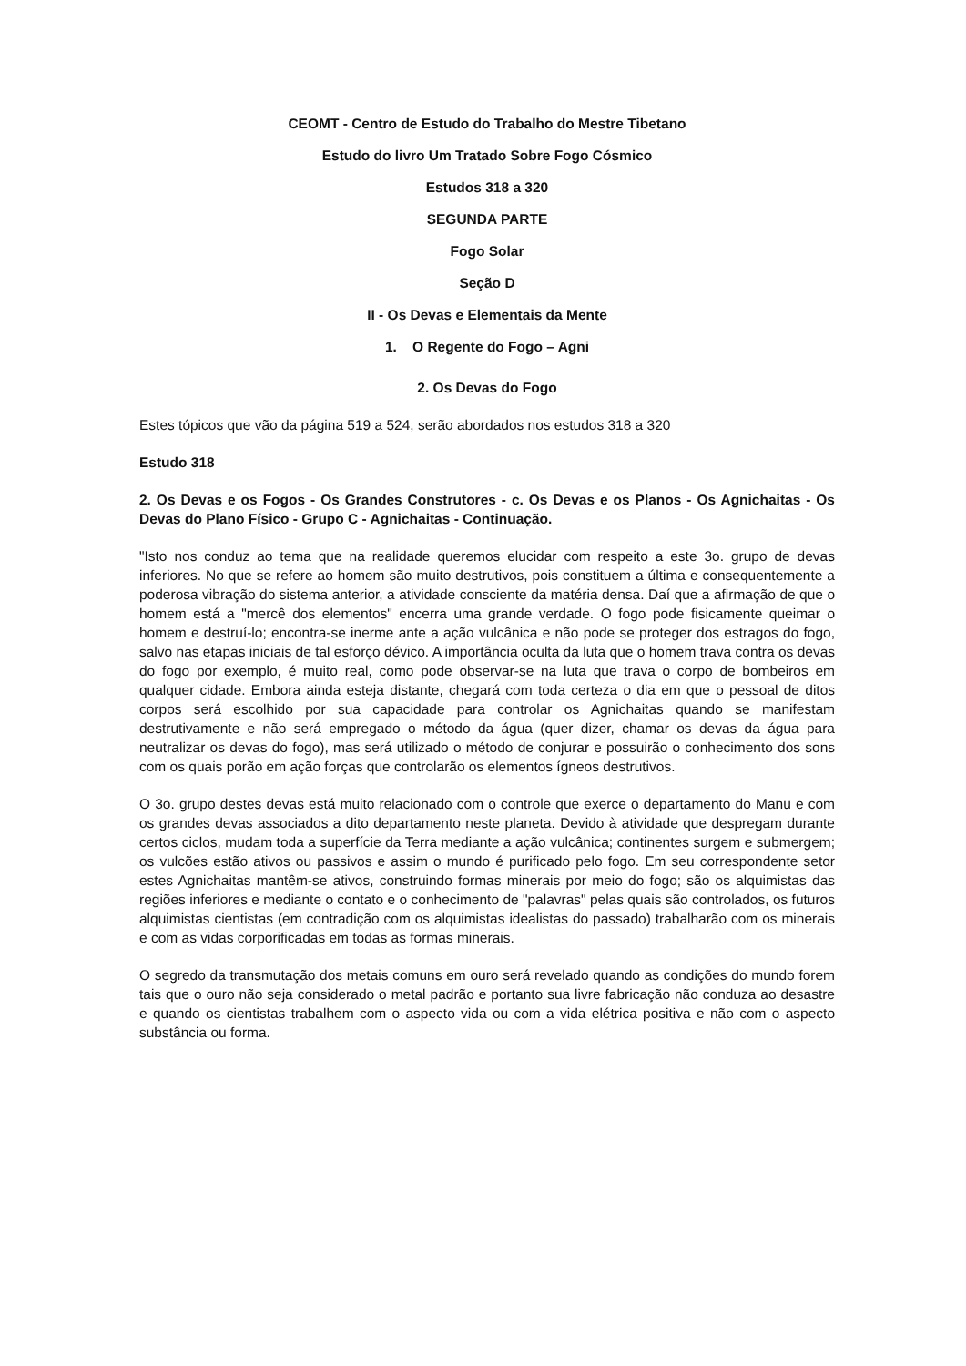CEOMT - Centro de Estudo do Trabalho do Mestre Tibetano
Estudo do livro Um Tratado Sobre Fogo Cósmico
Estudos 318 a 320
SEGUNDA PARTE
Fogo Solar
Seção D
II - Os Devas e Elementais da Mente
1. O Regente do Fogo – Agni
2. Os Devas do Fogo
Estes tópicos que vão da página 519 a 524, serão abordados nos estudos 318 a 320
Estudo 318
2. Os Devas e os Fogos - Os Grandes Construtores - c. Os Devas e os Planos - Os Agnichaitas - Os Devas do Plano Físico - Grupo C - Agnichaitas - Continuação.
"Isto nos conduz ao tema que na realidade queremos elucidar com respeito a este 3o. grupo de devas inferiores. No que se refere ao homem são muito destrutivos, pois constituem a última e consequentemente a poderosa vibração do sistema anterior, a atividade consciente da matéria densa. Daí que a afirmação de que o homem está a "mercê dos elementos" encerra uma grande verdade. O fogo pode fisicamente queimar o homem e destruí-lo; encontra-se inerme ante a ação vulcânica e não pode se proteger dos estragos do fogo, salvo nas etapas iniciais de tal esforço dévico. A importância oculta da luta que o homem trava contra os devas do fogo por exemplo, é muito real, como pode observar-se na luta que trava o corpo de bombeiros em qualquer cidade. Embora ainda esteja distante, chegará com toda certeza o dia em que o pessoal de ditos corpos será escolhido por sua capacidade para controlar os Agnichaitas quando se manifestam destrutivamente e não será empregado o método da água (quer dizer, chamar os devas da água para neutralizar os devas do fogo), mas será utilizado o método de conjurar e possuirão o conhecimento dos sons com os quais porão em ação forças que controlarão os elementos ígneos destrutivos.
O 3o. grupo destes devas está muito relacionado com o controle que exerce o departamento do Manu e com os grandes devas associados a dito departamento neste planeta. Devido à atividade que despregam durante certos ciclos, mudam toda a superfície da Terra mediante a ação vulcânica; continentes surgem e submergem; os vulcões estão ativos ou passivos e assim o mundo é purificado pelo fogo. Em seu correspondente setor estes Agnichaitas mantêm-se ativos, construindo formas minerais por meio do fogo; são os alquimistas das regiões inferiores e mediante o contato e o conhecimento de "palavras" pelas quais são controlados, os futuros alquimistas cientistas (em contradição com os alquimistas idealistas do passado) trabalharão com os minerais e com as vidas corporificadas em todas as formas minerais.
O segredo da transmutação dos metais comuns em ouro será revelado quando as condições do mundo forem tais que o ouro não seja considerado o metal padrão e portanto sua livre fabricação não conduza ao desastre e quando os cientistas trabalhem com o aspecto vida ou com a vida elétrica positiva e não com o aspecto substância ou forma.